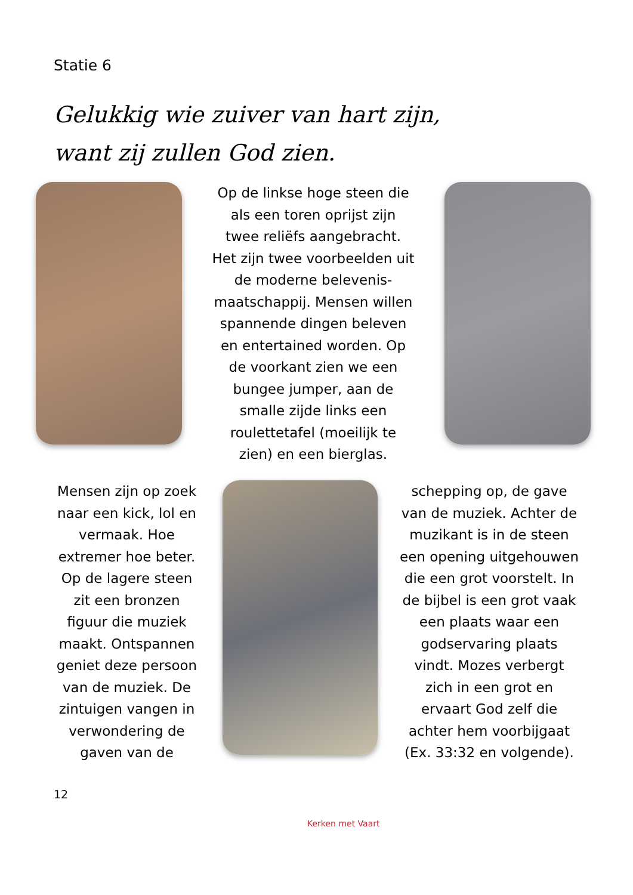Statie 6
Gelukkig wie zuiver van hart zijn,
want zij zullen God zien.
Op de linkse hoge steen die als een toren oprijst zijn twee reliëfs aangebracht. Het zijn twee voorbeelden uit de moderne belevenis-maatschappij. Mensen willen spannende dingen beleven en entertained worden. Op de voorkant zien we een bungee jumper, aan de smalle zijde links een roulettetafel (moeilijk te zien) en een bierglas.
Mensen zijn op zoek naar een kick, lol en vermaak. Hoe extremer hoe beter. Op de lagere steen zit een bronzen figuur die muziek maakt. Ontspannen geniet deze persoon van de muziek. De zintuigen vangen in verwondering de gaven van de
schepping op, de gave van de muziek. Achter de muzikant is in de steen een opening uitgehouwen die een grot voorstelt. In de bijbel is een grot vaak een plaats waar een godservaring plaats vindt. Mozes verbergt zich in een grot en ervaart God zelf die achter hem voorbijgaat (Ex. 33:32 en volgende).
12
Kerken met Vaart